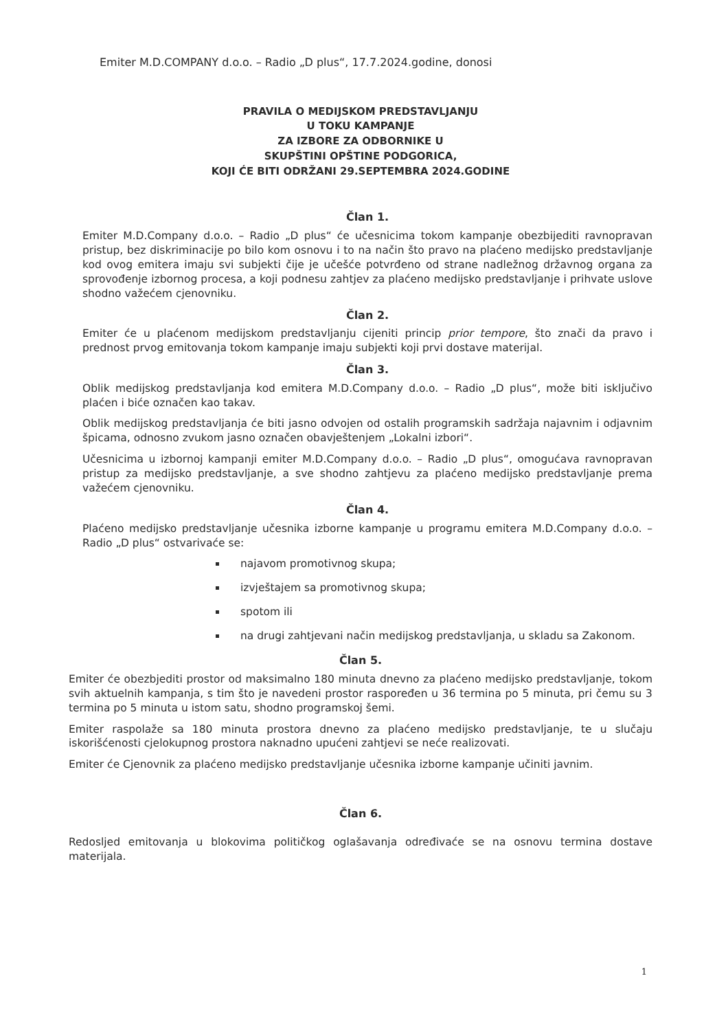Emiter M.D.COMPANY d.o.o. – Radio „D plus“, 17.7.2024.godine, donosi
PRAVILA O MEDIJSKOM PREDSTAVLJANJU
U TOKU KAMPANJE
ZA IZBORE ZA ODBORNIKE U
SKUPŠTINI OPŠTINE PODGORICA,
KOJI ĆE BITI ODRŽANI 29.SEPTEMBRA 2024.GODINE
Član 1.
Emiter M.D.Company d.o.o. – Radio „D plus“ će učesnicima tokom kampanje obezbijediti ravnopravan pristup, bez diskriminacije po bilo kom osnovu i to na način što pravo na plaćeno medijsko predstavljanje kod ovog emitera imaju svi subjekti čije je učešće potvrđeno od strane nadležnog državnog organa za sprovođenje izbornog procesa, a koji podnesu zahtjev za plaćeno medijsko predstavljanje i prihvate uslove shodno važećem cjenovniku.
Član 2.
Emiter će u plaćenom medijskom predstavljanju cijeniti princip prior tempore, što znači da pravo i prednost prvog emitovanja tokom kampanje imaju subjekti koji prvi dostave materijal.
Član 3.
Oblik medijskog predstavljanja kod emitera M.D.Company d.o.o. – Radio „D plus“, može biti isključivo plaćen i biće označen kao takav.
Oblik medijskog predstavljanja će biti jasno odvojen od ostalih programskih sadržaja najavnim i odjavnim špicama, odnosno zvukom jasno označen obavještenjem „Lokalni izbori“.
Učesnicima u izbornoj kampanji emiter M.D.Company d.o.o. – Radio „D plus“, omogućava ravnopravan pristup za medijsko predstavljanje, a sve shodno zahtjevu za plaćeno medijsko predstavljanje prema važećem cjenovniku.
Član 4.
Plaćeno medijsko predstavljanje učesnika izborne kampanje u programu emitera M.D.Company d.o.o. – Radio „D plus“ ostvarivaće se:
najavom promotivnog skupa;
izvještajem sa promotivnog skupa;
spotom ili
na drugi zahtjevani način medijskog predstavljanja, u skladu sa Zakonom.
Član 5.
Emiter će obezbjediti prostor od maksimalno 180 minuta dnevno za plaćeno medijsko predstavljanje, tokom svih aktuelnih kampanja, s tim što je navedeni prostor raspoređen u 36 termina po 5 minuta, pri čemu su 3 termina po 5 minuta u istom satu, shodno programskoj šemi.
Emiter raspolaže sa 180 minuta prostora dnevno za plaćeno medijsko predstavljanje, te u slučaju iskorišćenosti cjelokupnog prostora naknadno upućeni zahtjevi se neće realizovati.
Emiter će Cjenovnik za plaćeno medijsko predstavljanje učesnika izborne kampanje učiniti javnim.
Član 6.
Redosljed emitovanja u blokovima političkog oglašavanja određivaće se na osnovu termina dostave materijala.
1